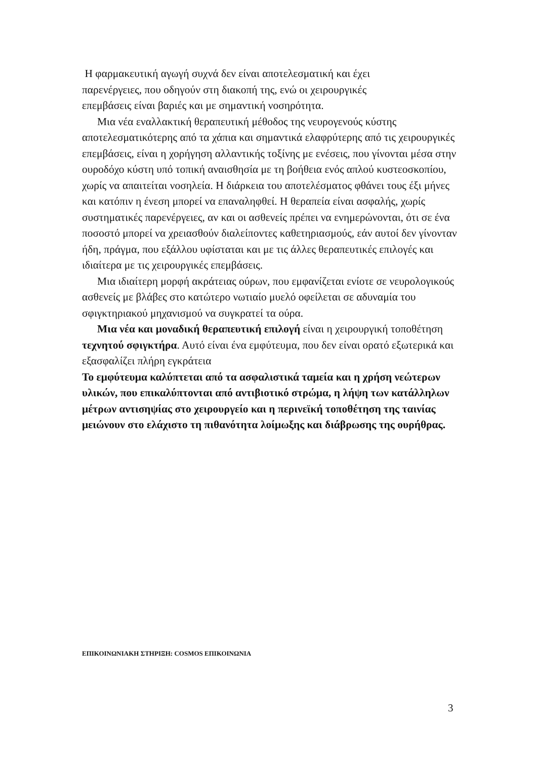Η φαρμακευτική αγωγή συχνά δεν είναι αποτελεσματική και έχει
παρενέργειες, που οδηγούν στη διακοπή της, ενώ οι χειρουργικές
επεμβάσεις είναι βαριές και με σημαντική νοσηρότητα.
Μια νέα εναλλακτική θεραπευτική μέθοδος της νευρογενούς κύστης αποτελεσματικότερης από τα χάπια και σημαντικά ελαφρύτερης από τις χειρουργικές επεμβάσεις, είναι η χορήγηση αλλαντικής τοξίνης με ενέσεις, που γίνονται μέσα στην ουροδόχο κύστη υπό τοπική αναισθησία με τη βοήθεια ενός απλού κυστεοσκοπίου, χωρίς να απαιτείται νοσηλεία. Η διάρκεια του αποτελέσματος φθάνει τους έξι μήνες και κατόπιν η ένεση μπορεί να επαναληφθεί. Η θεραπεία είναι ασφαλής, χωρίς συστηματικές παρενέργειες, αν και οι ασθενείς πρέπει να ενημερώνονται, ότι σε ένα ποσοστό μπορεί να χρειασθούν διαλείποντες καθετηριασμούς, εάν αυτοί δεν γίνονταν ήδη, πράγμα, που εξάλλου υφίσταται και με τις άλλες θεραπευτικές επιλογές και ιδιαίτερα με τις χειρουργικές επεμβάσεις.
Μια ιδιαίτερη μορφή ακράτειας ούρων, που εμφανίζεται ενίοτε σε νευρολογικούς ασθενείς με βλάβες στο κατώτερο νωτιαίο μυελό οφείλεται σε αδυναμία του σφιγκτηριακού μηχανισμού να συγκρατεί τα ούρα.
Μια νέα και μοναδική θεραπευτική επιλογή είναι η χειρουργική τοποθέτηση τεχνητού σφιγκτήρα. Αυτό είναι ένα εμφύτευμα, που δεν είναι ορατό εξωτερικά και εξασφαλίζει πλήρη εγκράτεια
Το εμφύτευμα καλύπτεται από τα ασφαλιστικά ταμεία και η χρήση νεώτερων υλικών, που επικαλύπτονται από αντιβιοτικό στρώμα, η λήψη των κατάλληλων μέτρων αντισηψίας στο χειρουργείο και η περινεϊκή τοποθέτηση της ταινίας μειώνουν στο ελάχιστο τη πιθανότητα λοίμωξης και διάβρωσης της ουρήθρας.
ΕΠΙΚΟΙΝΩΝΙΑΚΗ ΣΤΗΡΙΞΗ: COSMOS ΕΠΙΚΟΙΝΩΝΙΑ
3